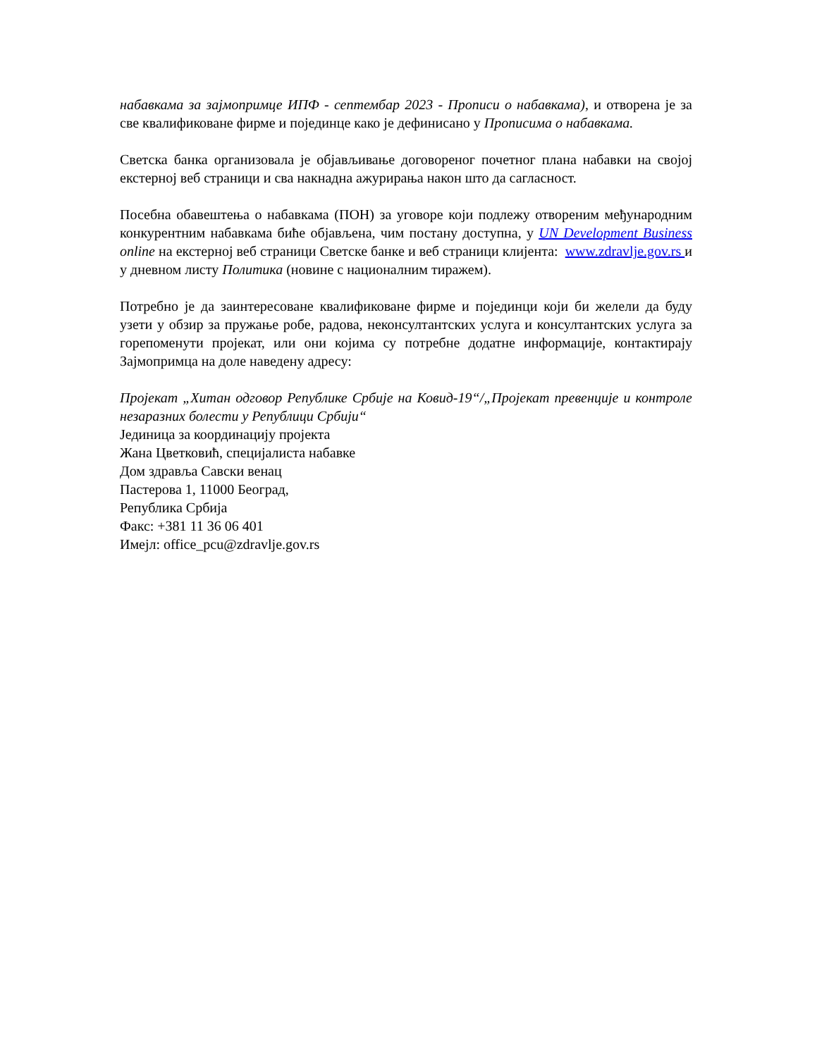набавкама за зајмопримце ИПФ - септембар 2023 - Прописи о набавкама), и отворена је за све квалификоване фирме и појединце како је дефинисано у Прописима о набавкама.
Светска банка организовала је објављивање договореног почетног плана набавки на својој екстерној веб страници и сва накнадна ажурирања након што да сагласност.
Посебна обавештења о набавкама (ПОН) за уговоре који подлежу отвореним међународним конкурентним набавкама биће објављена, чим постану доступна, у UN Development Business online на екстерној веб страници Светске банке и веб страници клијента: www.zdravlje.gov.rs и у дневном листу Политика (новине с националним тиражем).
Потребно је да заинтересоване квалификоване фирме и појединци који би желели да буду узети у обзир за пружање робе, радова, неконсултантских услуга и консултантских услуга за горепоменути пројекат, или они којима су потребне додатне информације, контактирају Зајмопримца на доле наведену адресу:
Пројекат „Хитан одговор Републике Србије на Ковид-19“/„Пројекат превенције и контроле незаразних болести у Републици Србији“
Јединица за координацију пројекта
Жана Цветковић, специјалиста набавке
Дом здравља Савски венац
Пастерова 1, 11000 Београд,
Република Србија
Факс: +381 11 36 06 401
Имејл: office_pcu@zdravlje.gov.rs